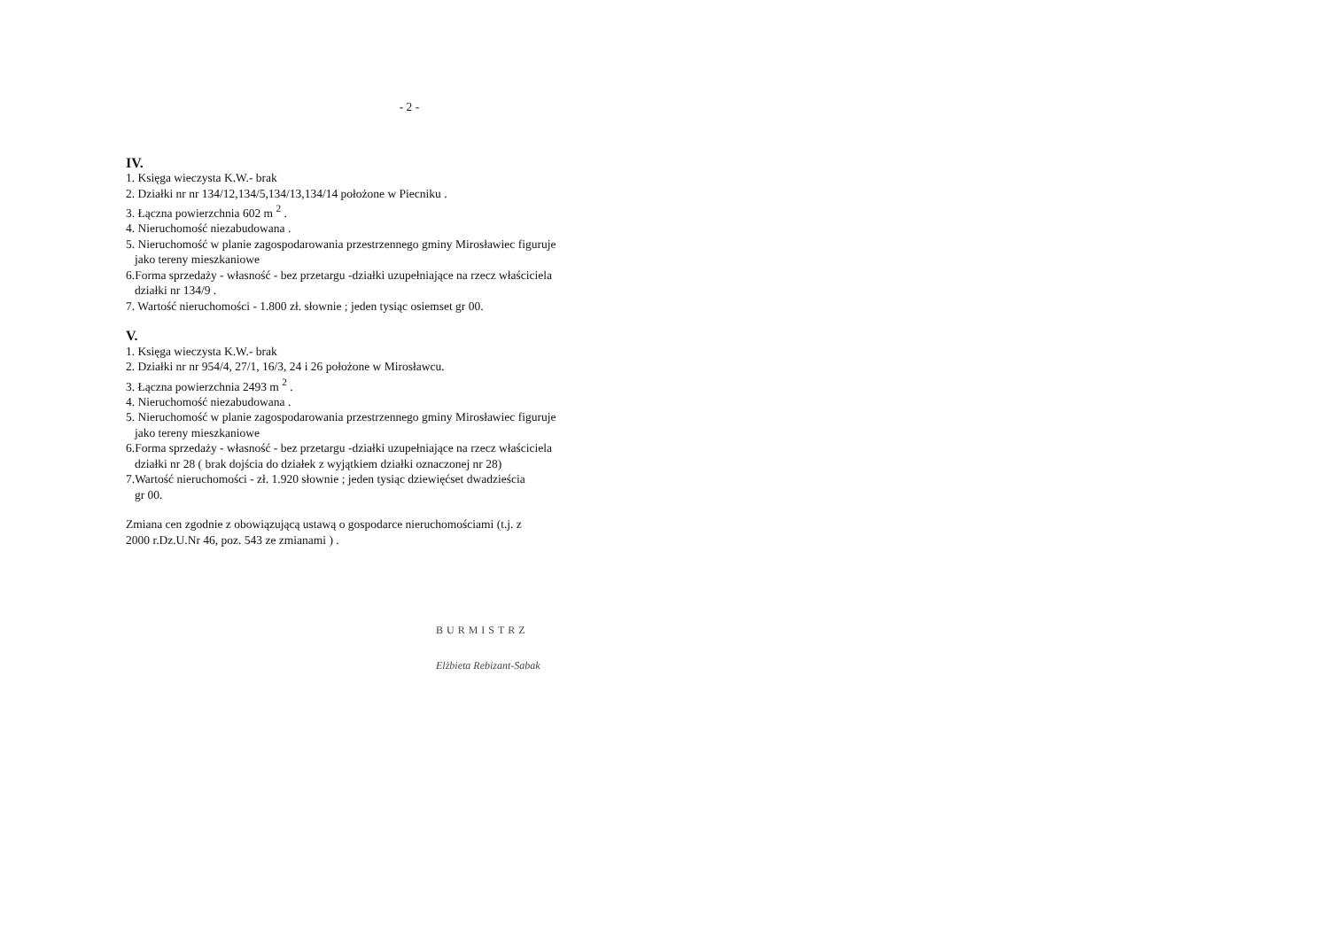- 2 -
IV.
1. Księga wieczysta K.W.- brak
2. Działki nr nr 134/12,134/5,134/13,134/14 położone w Piecniku .
3. Łączna powierzchnia 602 m <sup>2</sup> .
4. Nieruchomość niezabudowana .
5. Nieruchomość w planie zagospodarowania przestrzennego gminy Mirosławiec figuruje
jako tereny mieszkaniowe
6.Forma sprzedaży - własność - bez przetargu -działki uzupełniające na rzecz właściciela
działki nr 134/9 .
7. Wartość nieruchomości - 1.800 zł. słownie ; jeden tysiąc osiemset gr 00.
V.
1. Księga wieczysta K.W.- brak
2. Działki nr nr 954/4, 27/1, 16/3, 24 i 26 położone w Mirosławcu.
3. Łączna powierzchnia 2493 m <sup>2</sup> .
4. Nieruchomość niezabudowana .
5. Nieruchomość w planie zagospodarowania przestrzennego gminy Mirosławiec figuruje
jako tereny mieszkaniowe
6.Forma sprzedaży - własność - bez przetargu -działki uzupełniające na rzecz właściciela
działki nr 28 ( brak dojścia do działek z wyjątkiem działki oznaczonej nr 28)
7.Wartość nieruchomości - zł. 1.920 słownie ; jeden tysiąc dziewięćset dwadzieścia
gr 00.
Zmiana cen zgodnie z obowiązującą ustawą o gospodarce nieruchomościami (t.j. z
2000 r.Dz.U.Nr 46, poz. 543 ze zmianami ) .
BURMISTRZ
Elżbieta Rebizant-Sabak